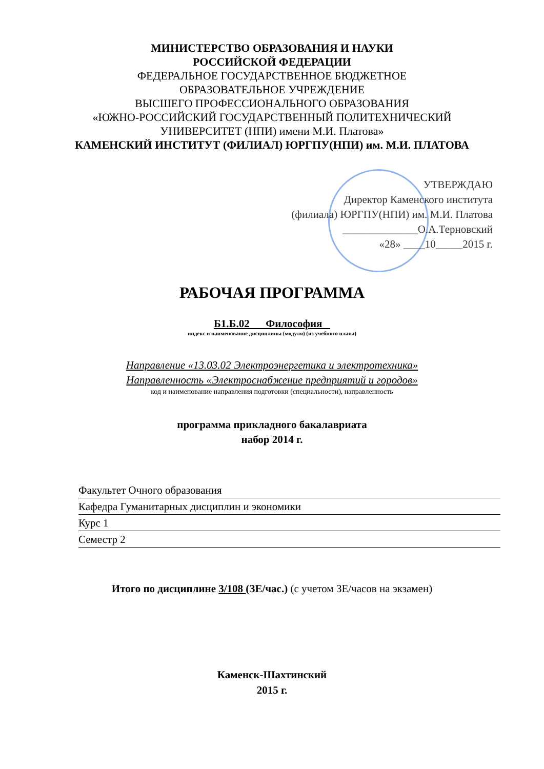МИНИСТЕРСТВО ОБРАЗОВАНИЯ И НАУКИ
РОССИЙСКОЙ ФЕДЕРАЦИИ
ФЕДЕРАЛЬНОЕ ГОСУДАРСТВЕННОЕ БЮДЖЕТНОЕ
ОБРАЗОВАТЕЛЬНОЕ УЧРЕЖДЕНИЕ
ВЫСШЕГО ПРОФЕССИОНАЛЬНОГО ОБРАЗОВАНИЯ
«ЮЖНО-РОССИЙСКИЙ ГОСУДАРСТВЕННЫЙ ПОЛИТЕХНИЧЕСКИЙ
УНИВЕРСИТЕТ (НПИ) имени М.И. Платова»
КАМЕНСКИЙ ИНСТИТУТ (ФИЛИАЛ) ЮРГПУ(НПИ) им. М.И. ПЛАТОВА
УТВЕРЖДАЮ
Директор Каменского института
(филиала) ЮРГПУ(НПИ) им. М.И. Платова
______________О.А.Терновский
«28» ____10_____2015 г.
РАБОЧАЯ ПРОГРАММА
Б1.Б.02 Философия
индекс и наименование дисциплины (модуля) (из учебного плана)
Направление «13.03.02 Электроэнергетика и электротехника»
Направленность «Электроснабжение предприятий и городов»
код и наименование направления подготовки (специальности), направленность
программа прикладного бакалавриата
набор 2014 г.
Факультет Очного образования
Кафедра Гуманитарных дисциплин и экономики
Курс 1
Семестр 2
Итого по дисциплине 3/108 (ЗЕ/час.) (с учетом ЗЕ/часов на экзамен)
Каменск-Шахтинский
2015 г.